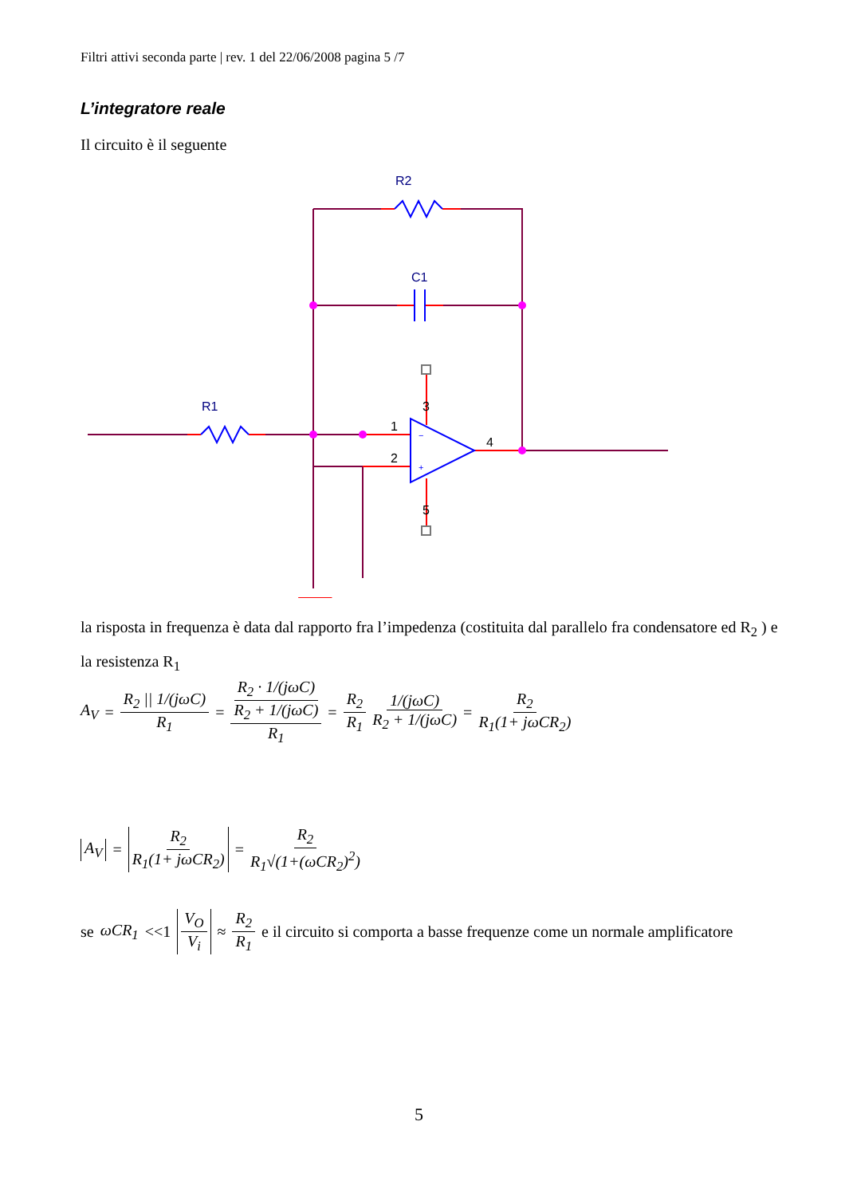Filtri attivi seconda parte | rev. 1 del 22/06/2008 pagina 5 /7
L’integratore reale
Il circuito è il seguente
R2
C1
R1
1
2
4
3
5
−
+
la risposta in frequenza è data dal rapporto fra l’impedenza (costituita dal parallelo fra condensatore ed R<sub>2</sub> ) e la resistenza R<sub>1</sub>
A<sub>V</sub> = R<sub>2</sub> || 1/(jωC) R<sub>1</sub> = R<sub>2</sub> · 1/(jωC) R<sub>2</sub> + 1/(jωC) R<sub>1</sub> = R<sub>2</sub> R<sub>1</sub> 1/(jωC) R<sub>2</sub> + 1/(jωC) = R<sub>2</sub> R<sub>1</sub>(1+ jωCR<sub>2</sub>)
A<sub>V</sub> = R<sub>2</sub> R<sub>1</sub>(1+ jωCR<sub>2</sub>) = R<sub>2</sub> R<sub>1</sub>√(1+(ωCR<sub>2</sub>)<sup>2</sup>)
se ωCR<sub>1</sub> <<1 V<sub>O</sub> V<sub>i</sub> ≈ R<sub>2</sub> R<sub>1</sub> e il circuito si comporta a basse frequenze come un normale amplificatore
5